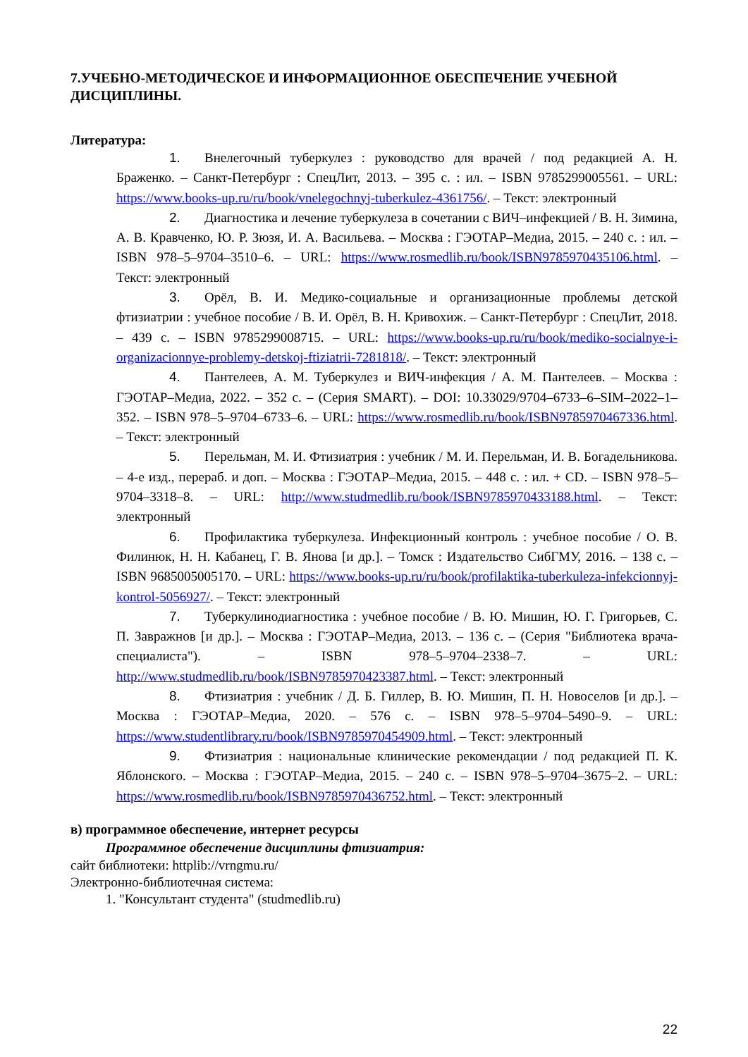7.УЧЕБНО-МЕТОДИЧЕСКОЕ И ИНФОРМАЦИОННОЕ ОБЕСПЕЧЕНИЕ УЧЕБНОЙ ДИСЦИПЛИНЫ.
Литература:
1. Внелегочный туберкулез : руководство для врачей / под редакцией А. Н. Браженко. – Санкт-Петербург : СпецЛит, 2013. – 395 с. : ил. – ISBN 9785299005561. – URL: https://www.books-up.ru/ru/book/vnelegochnyj-tuberkulez-4361756/. – Текст: электронный
2. Диагностика и лечение туберкулеза в сочетании с ВИЧ–инфекцией / В. Н. Зимина, А. В. Кравченко, Ю. Р. Зюзя, И. А. Васильева. – Москва : ГЭОТАР–Медиа, 2015. – 240 с. : ил. – ISBN 978–5–9704–3510–6. – URL: https://www.rosmedlib.ru/book/ISBN9785970435106.html. – Текст: электронный
3. Орёл, В. И. Медико-социальные и организационные проблемы детской фтизиатрии : учебное пособие / В. И. Орёл, В. Н. Кривохиж. – Санкт-Петербург : СпецЛит, 2018. – 439 с. – ISBN 9785299008715. – URL: https://www.books-up.ru/ru/book/mediko-socialnye-i-organizacionnye-problemy-detskoj-ftiziatrii-7281818/. – Текст: электронный
4. Пантелеев, А. М. Туберкулез и ВИЧ-инфекция / А. М. Пантелеев. – Москва : ГЭОТАР–Медиа, 2022. – 352 с. – (Серия SMART). – DOI: 10.33029/9704–6733–6–SIM–2022–1–352. – ISBN 978–5–9704–6733–6. – URL: https://www.rosmedlib.ru/book/ISBN9785970467336.html. – Текст: электронный
5. Перельман, М. И. Фтизиатрия : учебник / М. И. Перельман, И. В. Богадельникова. – 4-е изд., перераб. и доп. – Москва : ГЭОТАР–Медиа, 2015. – 448 с. : ил. + CD. – ISBN 978–5–9704–3318–8. – URL: http://www.studmedlib.ru/book/ISBN9785970433188.html. – Текст: электронный
6. Профилактика туберкулеза. Инфекционный контроль : учебное пособие / О. В. Филинюк, Н. Н. Кабанец, Г. В. Янова [и др.]. – Томск : Издательство СибГМУ, 2016. – 138 с. – ISBN 9685005005170. – URL: https://www.books-up.ru/ru/book/profilaktika-tuberkuleza-infekcionnyj-kontrol-5056927/. – Текст: электронный
7. Туберкулинодиагностика : учебное пособие / В. Ю. Мишин, Ю. Г. Григорьев, С. П. Завражнов [и др.]. – Москва : ГЭОТАР–Медиа, 2013. – 136 с. – (Серия "Библиотека врача-специалиста"). – ISBN 978–5–9704–2338–7. – URL: http://www.studmedlib.ru/book/ISBN9785970423387.html. – Текст: электронный
8. Фтизиатрия : учебник / Д. Б. Гиллер, В. Ю. Мишин, П. Н. Новоселов [и др.]. – Москва : ГЭОТАР–Медиа, 2020. – 576 с. – ISBN 978–5–9704–5490–9. – URL: https://www.studentlibrary.ru/book/ISBN9785970454909.html. – Текст: электронный
9. Фтизиатрия : национальные клинические рекомендации / под редакцией П. К. Яблонского. – Москва : ГЭОТАР–Медиа, 2015. – 240 с. – ISBN 978–5–9704–3675–2. – URL: https://www.rosmedlib.ru/book/ISBN9785970436752.html. – Текст: электронный
в) программное обеспечение, интернет ресурсы
Программное обеспечение дисциплины фтизиатрия:
сайт библиотеки: httplib://vrngmu.ru/
Электронно-библиотечная система:
1. "Консультант студента" (studmedlib.ru)
22